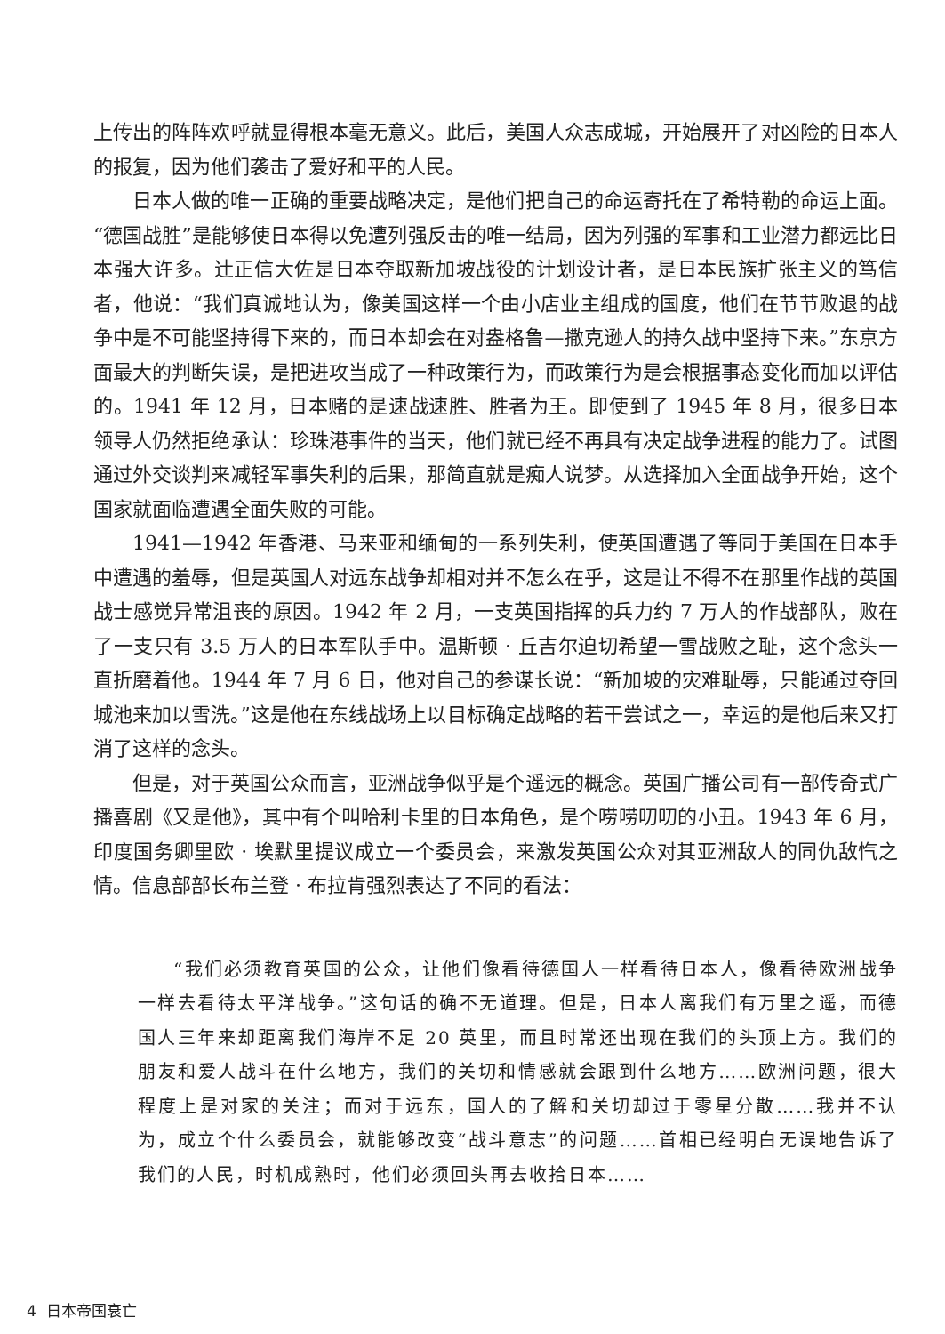上传出的阵阵欢呼就显得根本毫无意义。此后，美国人众志成城，开始展开了对凶险的日本人的报复，因为他们袭击了爱好和平的人民。
日本人做的唯一正确的重要战略决定，是他们把自己的命运寄托在了希特勒的命运上面。“德国战胜”是能够使日本得以免遭列强反击的唯一结局，因为列强的军事和工业潜力都远比日本强大许多。辻正信大佐是日本夺取新加坡战役的计划设计者，是日本民族扩张主义的笃信者，他说：“我们真诚地认为，像美国这样一个由小店业主组成的国度，他们在节节败退的战争中是不可能坚持得下来的，而日本却会在对盎格鲁—撒克逊人的持久战中坚持下来。”东京方面最大的判断失误，是把进攻当成了一种政策行为，而政策行为是会根据事态变化而加以评估的。1941 年 12 月，日本赌的是速战速胜、胜者为王。即使到了 1945 年 8 月，很多日本领导人仍然拒绝承认：珍珠港事件的当天，他们就已经不再具有决定战争进程的能力了。试图通过外交谈判来减轻军事失利的后果，那简直就是痴人说梦。从选择加入全面战争开始，这个国家就面临遭遇全面失败的可能。
1941—1942 年香港、马来亚和缅甸的一系列失利，使英国遭遇了等同于美国在日本手中遭遇的羞辱，但是英国人对远东战争却相对并不怎么在乎，这是让不得不在那里作战的英国战士感觉异常沮丧的原因。1942 年 2 月，一支英国指挥的兵力约 7 万人的作战部队，败在了一支只有 3.5 万人的日本军队手中。温斯顿 · 丘吉尔迫切希望一雪战败之耻，这个念头一直折磨着他。1944 年 7 月 6 日，他对自己的参谋长说：“新加坡的灾难耻辱，只能通过夺回城池来加以雪洗。”这是他在东线战场上以目标确定战略的若干尝试之一，幸运的是他后来又打消了这样的念头。
但是，对于英国公众而言，亚洲战争似乎是个遥远的概念。英国广播公司有一部传奇式广播喜剧《又是他》，其中有个叫哈利卡里的日本角色，是个唠唠叨叨的小丑。1943 年 6 月，印度国务卿里欧 · 埃默里提议成立一个委员会，来激发英国公众对其亚洲敌人的同仇敌忾之情。信息部部长布兰登 · 布拉肯强烈表达了不同的看法：
“我们必须教育英国的公众，让他们像看待德国人一样看待日本人，像看待欧洲战争一样去看待太平洋战争。”这句话的确不无道理。但是，日本人离我们有万里之遥，而德国人三年来却距离我们海岸不足 20 英里，而且时常还出现在我们的头顶上方。我们的朋友和爱人战斗在什么地方，我们的关切和情感就会跟到什么地方……欧洲问题，很大程度上是对家的关注；而对于远东，国人的了解和关切却过于零星分散……我并不认为，成立个什么委员会，就能够改变“战斗意志”的问题……首相已经明白无误地告诉了我们的人民，时机成熟时，他们必须回头再去收拾日本……
4 日本帝国衰亡